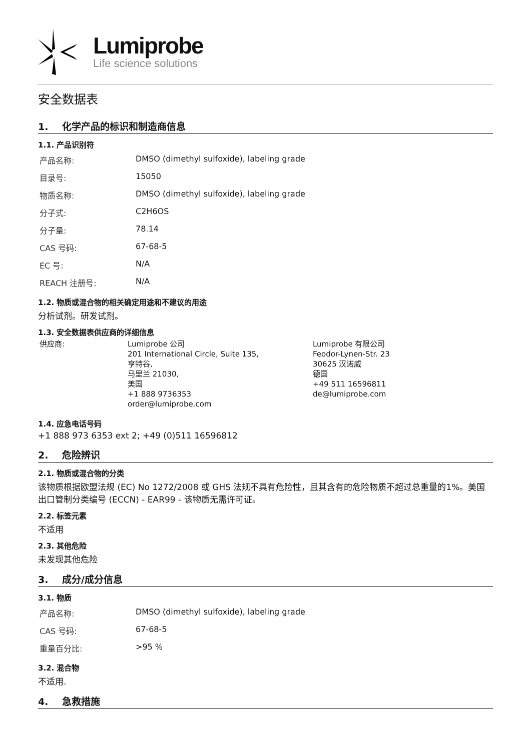Lumiprobe
Life science solutions
安全数据表
1. 化学产品的标识和制造商信息
1.1. 产品识别符
| 产品名称: | DMSO (dimethyl sulfoxide), labeling grade |
| 目录号: | 15050 |
| 物质名称: | DMSO (dimethyl sulfoxide), labeling grade |
| 分子式: | C2H6OS |
| 分子量: | 78.14 |
| CAS 号码: | 67-68-5 |
| EC 号: | N/A |
| REACH 注册号: | N/A |
1.2. 物质或混合物的相关确定用途和不建议的用途
分析试剂。研发试剂。
1.3. 安全数据表供应商的详细信息
| 供应商: | Lumiprobe 公司 201 International Circle, Suite 135, 亨特谷, 马里兰 21030, 美国 +1 888 9736353 order@lumiprobe.com | Lumiprobe 有限公司 Feodor-Lynen-Str. 23 30625 汉诺威 德国 +49 511 16596811 de@lumiprobe.com |
1.4. 应急电话号码
+1 888 973 6353 ext 2; +49 (0)511 16596812
2. 危险辨识
2.1. 物质或混合物的分类
该物质根据欧盟法规 (EC) No 1272/2008 或 GHS 法规不具有危险性，且其含有的危险物质不超过总重量的1%。美国出口管制分类编号 (ECCN) - EAR99 - 该物质无需许可证。
2.2. 标签元素
不适用
2.3. 其他危险
未发现其他危险
3. 成分/成分信息
3.1. 物质
| 产品名称: | DMSO (dimethyl sulfoxide), labeling grade |
| CAS 号码: | 67-68-5 |
| 重量百分比: | >95 % |
3.2. 混合物
不适用.
4. 急救措施